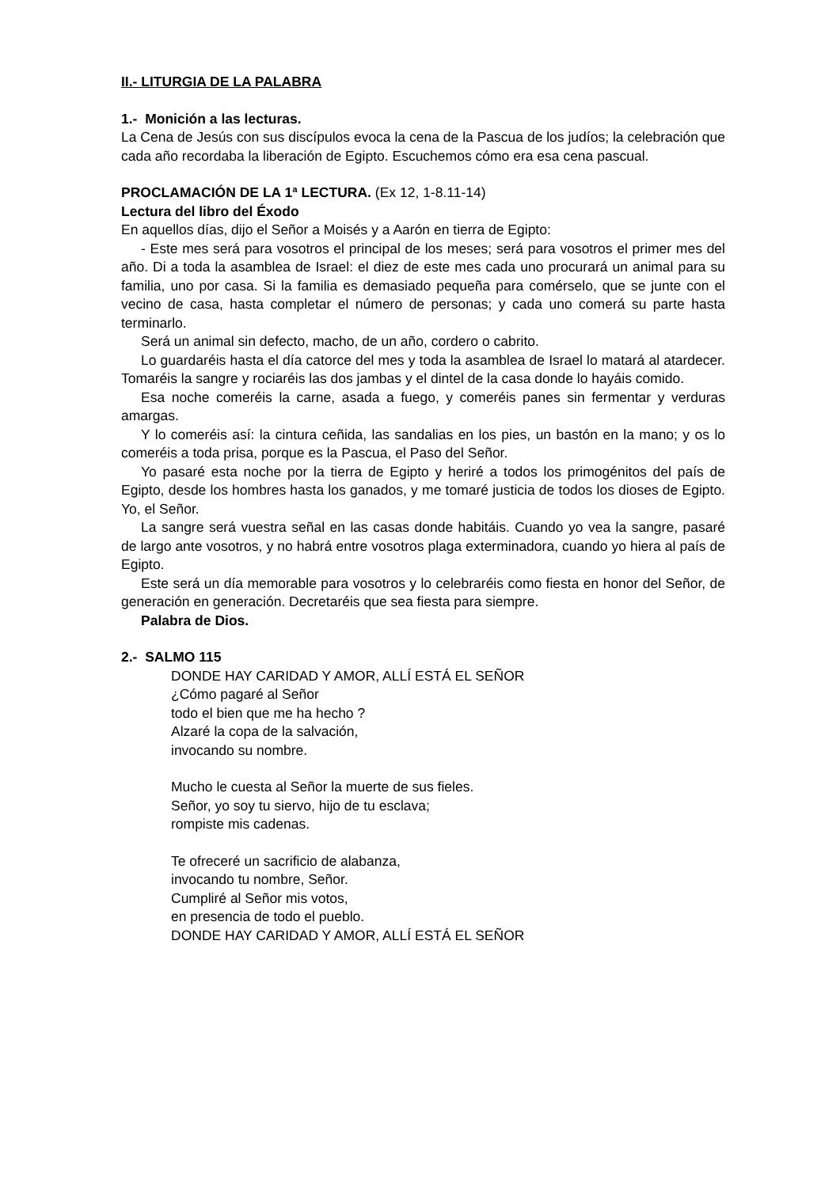II.- LITURGIA DE LA PALABRA
1.- Monición a las lecturas.
La Cena de Jesús con sus discípulos evoca la cena de la Pascua de los judíos; la celebración que cada año recordaba la liberación de Egipto. Escuchemos cómo era esa cena pascual.
PROCLAMACIÓN DE LA 1ª LECTURA. (Ex 12, 1-8.11-14)
Lectura del libro del Éxodo
En aquellos días, dijo el Señor a Moisés y a Aarón en tierra de Egipto:
- Este mes será para vosotros el principal de los meses; será para vosotros el primer mes del año. Di a toda la asamblea de Israel: el diez de este mes cada uno procurará un animal para su familia, uno por casa. Si la familia es demasiado pequeña para comérselo, que se junte con el vecino de casa, hasta completar el número de personas; y cada uno comerá su parte hasta terminarlo.
Será un animal sin defecto, macho, de un año, cordero o cabrito.
Lo guardaréis hasta el día catorce del mes y toda la asamblea de Israel lo matará al atardecer. Tomaréis la sangre y rociaréis las dos jambas y el dintel de la casa donde lo hayáis comido.
Esa noche comeréis la carne, asada a fuego, y comeréis panes sin fermentar y verduras amargas.
Y lo comeréis así: la cintura ceñida, las sandalias en los pies, un bastón en la mano; y os lo comeréis a toda prisa, porque es la Pascua, el Paso del Señor.
Yo pasaré esta noche por la tierra de Egipto y heriré a todos los primogénitos del país de Egipto, desde los hombres hasta los ganados, y me tomaré justicia de todos los dioses de Egipto. Yo, el Señor.
La sangre será vuestra señal en las casas donde habitáis. Cuando yo vea la sangre, pasaré de largo ante vosotros, y no habrá entre vosotros plaga exterminadora, cuando yo hiera al país de Egipto.
Este será un día memorable para vosotros y lo celebraréis como fiesta en honor del Señor, de generación en generación. Decretaréis que sea fiesta para siempre.
Palabra de Dios.
2.- SALMO 115
DONDE HAY CARIDAD Y AMOR, ALLÍ ESTÁ EL SEÑOR
¿Cómo pagaré al Señor
todo el bien que me ha hecho ?
Alzaré la copa de la salvación,
invocando su nombre.
Mucho le cuesta al Señor la muerte de sus fieles.
Señor, yo soy tu siervo, hijo de tu esclava;
rompiste mis cadenas.
Te ofreceré un sacrificio de alabanza,
invocando tu nombre, Señor.
Cumpliré al Señor mis votos,
en presencia de todo el pueblo.
DONDE HAY CARIDAD Y AMOR, ALLÍ ESTÁ EL SEÑOR